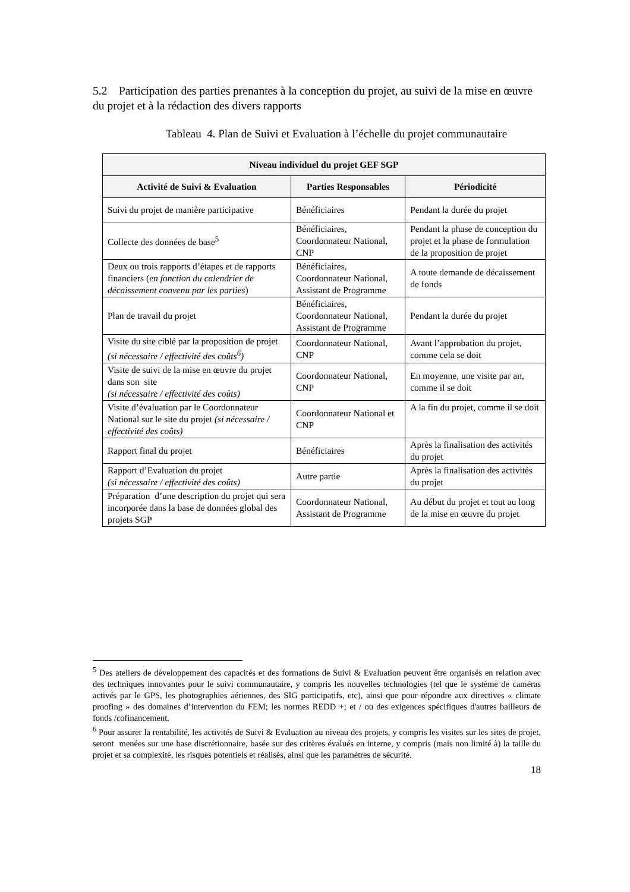5.2 Participation des parties prenantes à la conception du projet, au suivi de la mise en œuvre du projet et à la rédaction des divers rapports
Tableau 4. Plan de Suivi et Evaluation à l’échelle du projet communautaire
| Niveau individuel du projet GEF SGP | | |
| --- | --- | --- |
| Activité de Suivi & Evaluation | Parties Responsables | Périodicité |
| Suivi du projet de manière participative | Bénéficiaires | Pendant la durée du projet |
| Collecte des données de base<sup>5</sup> | Bénéficiaires, Coordonnateur National, CNP | Pendant la phase de conception du projet et la phase de formulation de la proposition de projet |
| Deux ou trois rapports d’étapes et de rapports financiers ( en fonction du calendrier de décaissement convenu par les parties ) | Bénéficiaires, Coordonnateur National, Assistant de Programme | A toute demande de décaissement de fonds |
| Plan de travail du projet | Bénéficiaires, Coordonnateur National, Assistant de Programme | Pendant la durée du projet |
| Visite du site ciblé par la proposition de projet (si nécessaire / effectivité des coûts<sup>6</sup>) | Coordonnateur National, CNP | Avant l’approbation du projet, comme cela se doit |
| Visite de suivi de la mise en œuvre du projet dans son site (si nécessaire / effectivité des coûts) | Coordonnateur National, CNP | En moyenne, une visite par an, comme il se doit |
| Visite d’évaluation par le Coordonnateur National sur le site du projet (si nécessaire / effectivité des coûts) | Coordonnateur National et CNP | A la fin du projet, comme il se doit |
| Rapport final du projet | Bénéficiaires | Après la finalisation des activités du projet |
| Rapport d’Evaluation du projet (si nécessaire / effectivité des coûts) | Autre partie | Après la finalisation des activités du projet |
| Préparation d’une description du projet qui sera incorporée dans la base de données global des projets SGP | Coordonnateur National, Assistant de Programme | Au début du projet et tout au long de la mise en œuvre du projet |
<sup>5</sup> Des ateliers de développement des capacités et des formations de Suivi & Evaluation peuvent être organisés en relation avec des techniques innovantes pour le suivi communautaire, y compris les nouvelles technologies (tel que le système de caméras activés par le GPS, les photographies aériennes, des SIG participatifs, etc), ainsi que pour répondre aux directives « climate proofing » des domaines d’intervention du FEM; les normes REDD +; et / ou des exigences spécifiques d'autres bailleurs de fonds /cofinancement.
<sup>6</sup> Pour assurer la rentabilité, les activités de Suivi & Evaluation au niveau des projets, y compris les visites sur les sites de projet, seront menées sur une base discrétionnaire, basée sur des critères évalués en interne, y compris (mais non limité à) la taille du projet et sa complexité, les risques potentiels et réalisés, ainsi que les paramètres de sécurité.
18